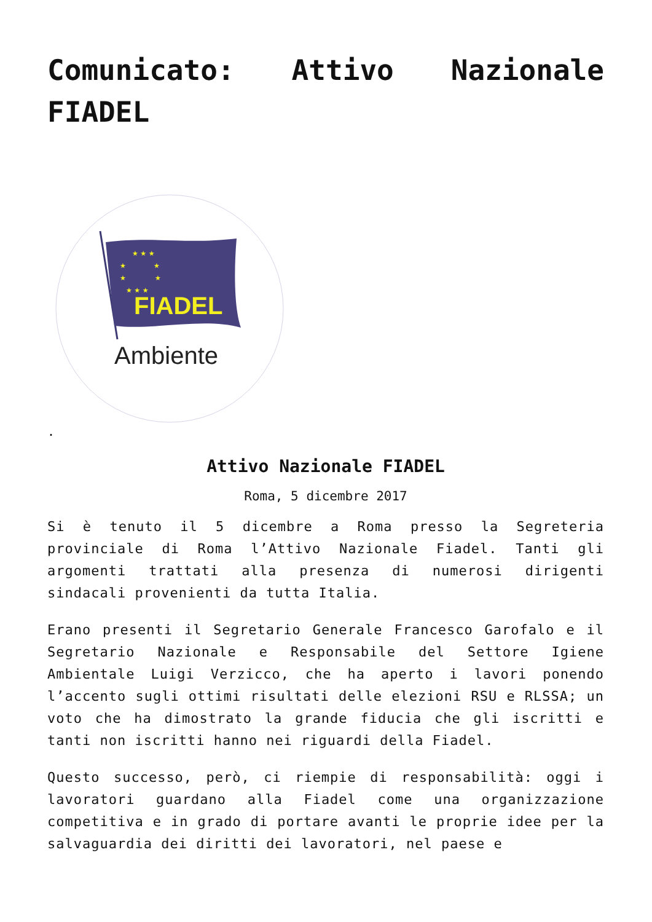Comunicato: Attivo Nazionale FIADEL
★ ★ ★
★
★
★
★
★ ★ ★
FIADEL
Ambiente
.
Attivo Nazionale FIADEL
Roma, 5 dicembre 2017
Si è tenuto il 5 dicembre a Roma presso la Segreteria provinciale di Roma l’Attivo Nazionale Fiadel. Tanti gli argomenti trattati alla presenza di numerosi dirigenti sindacali provenienti da tutta Italia.
Erano presenti il Segretario Generale Francesco Garofalo e il Segretario Nazionale e Responsabile del Settore Igiene Ambientale Luigi Verzicco, che ha aperto i lavori ponendo l’accento sugli ottimi risultati delle elezioni RSU e RLSSA; un voto che ha dimostrato la grande fiducia che gli iscritti e tanti non iscritti hanno nei riguardi della Fiadel.
Questo successo, però, ci riempie di responsabilità: oggi i lavoratori guardano alla Fiadel come una organizzazione competitiva e in grado di portare avanti le proprie idee per la salvaguardia dei diritti dei lavoratori, nel paese e